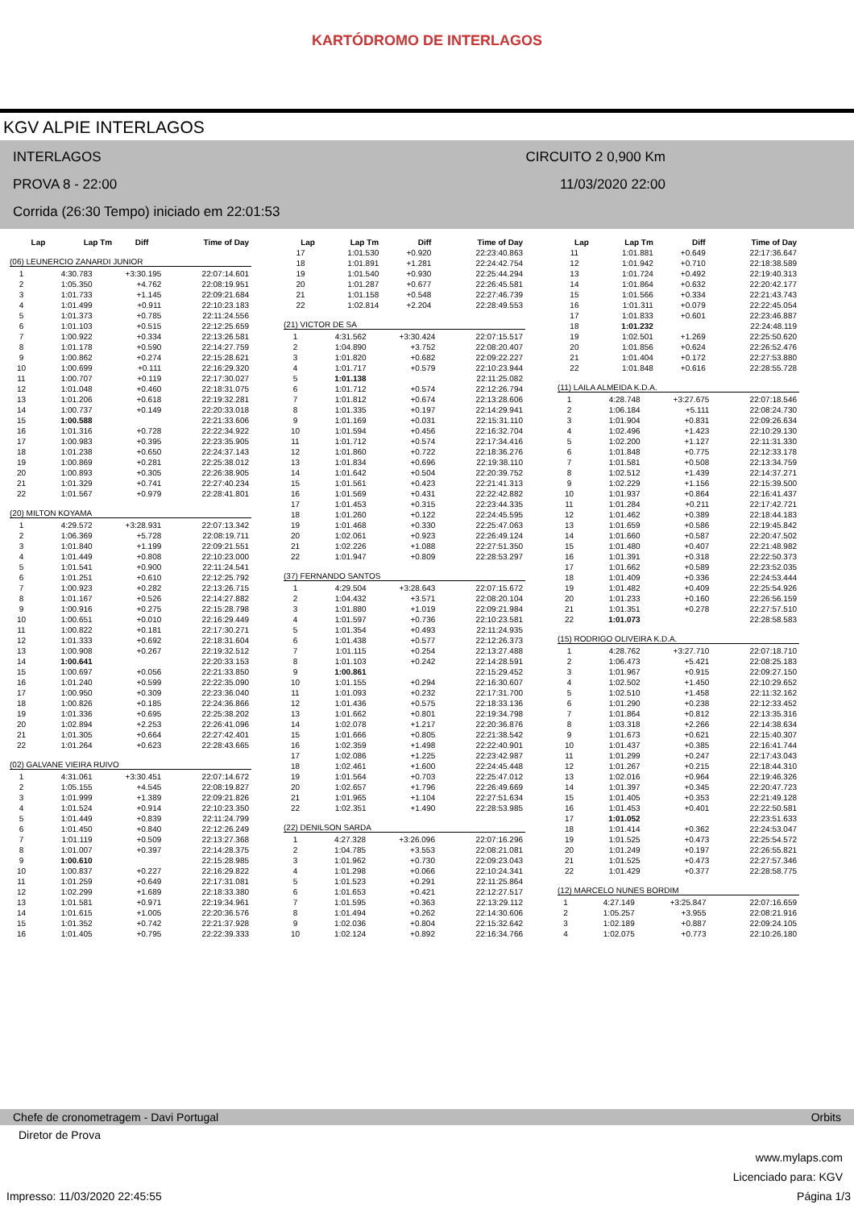KARTÓDROMO DE INTERLAGOS
KGV ALPIE INTERLAGOS
INTERLAGOS CIRCUITO 2 0,900 Km
PROVA 8 - 22:00 11/03/2020 22:00
Corrida (26:30 Tempo) iniciado em 22:01:53
| Lap | Lap Tm | Diff | Time of Day |
| --- | --- | --- | --- |
(06) LEUNERCIO ZANARDI JUNIOR
| 1 | 4:30.783 | +3:30.195 | 22:07:14.601 |
| 2 | 1:05.350 | +4.762 | 22:08:19.951 |
| 3 | 1:01.733 | +1.145 | 22:09:21.684 |
| 4 | 1:01.499 | +0.911 | 22:10:23.183 |
| 5 | 1:01.373 | +0.785 | 22:11:24.556 |
| 6 | 1:01.103 | +0.515 | 22:12:25.659 |
| 7 | 1:00.922 | +0.334 | 22:13:26.581 |
| 8 | 1:01.178 | +0.590 | 22:14:27.759 |
| 9 | 1:00.862 | +0.274 | 22:15:28.621 |
| 10 | 1:00.699 | +0.111 | 22:16:29.320 |
| 11 | 1:00.707 | +0.119 | 22:17:30.027 |
| 12 | 1:01.048 | +0.460 | 22:18:31.075 |
| 13 | 1:01.206 | +0.618 | 22:19:32.281 |
| 14 | 1:00.737 | +0.149 | 22:20:33.018 |
| 15 | 1:00.588 | | 22:21:33.606 |
| 16 | 1:01.316 | +0.728 | 22:22:34.922 |
| 17 | 1:00.983 | +0.395 | 22:23:35.905 |
| 18 | 1:01.238 | +0.650 | 22:24:37.143 |
| 19 | 1:00.869 | +0.281 | 22:25:38.012 |
| 20 | 1:00.893 | +0.305 | 22:26:38.905 |
| 21 | 1:01.329 | +0.741 | 22:27:40.234 |
| 22 | 1:01.567 | +0.979 | 22:28:41.801 |
(20) MILTON KOYAMA
| 1 | 4:29.572 | +3:28.931 | 22:07:13.342 |
| 2 | 1:06.369 | +5.728 | 22:08:19.711 |
| 3 | 1:01.840 | +1.199 | 22:09:21.551 |
| 4 | 1:01.449 | +0.808 | 22:10:23.000 |
| 5 | 1:01.541 | +0.900 | 22:11:24.541 |
| 6 | 1:01.251 | +0.610 | 22:12:25.792 |
| 7 | 1:00.923 | +0.282 | 22:13:26.715 |
| 8 | 1:01.167 | +0.526 | 22:14:27.882 |
| 9 | 1:00.916 | +0.275 | 22:15:28.798 |
| 10 | 1:00.651 | +0.010 | 22:16:29.449 |
| 11 | 1:00.822 | +0.181 | 22:17:30.271 |
| 12 | 1:01.333 | +0.692 | 22:18:31.604 |
| 13 | 1:00.908 | +0.267 | 22:19:32.512 |
| 14 | 1:00.641 | | 22:20:33.153 |
| 15 | 1:00.697 | +0.056 | 22:21:33.850 |
| 16 | 1:01.240 | +0.599 | 22:22:35.090 |
| 17 | 1:00.950 | +0.309 | 22:23:36.040 |
| 18 | 1:00.826 | +0.185 | 22:24:36.866 |
| 19 | 1:01.336 | +0.695 | 22:25:38.202 |
| 20 | 1:02.894 | +2.253 | 22:26:41.096 |
| 21 | 1:01.305 | +0.664 | 22:27:42.401 |
| 22 | 1:01.264 | +0.623 | 22:28:43.665 |
(02) GALVANE VIEIRA RUIVO
| 1 | 4:31.061 | +3:30.451 | 22:07:14.672 |
| 2 | 1:05.155 | +4.545 | 22:08:19.827 |
| 3 | 1:01.999 | +1.389 | 22:09:21.826 |
| 4 | 1:01.524 | +0.914 | 22:10:23.350 |
| 5 | 1:01.449 | +0.839 | 22:11:24.799 |
| 6 | 1:01.450 | +0.840 | 22:12:26.249 |
| 7 | 1:01.119 | +0.509 | 22:13:27.368 |
| 8 | 1:01.007 | +0.397 | 22:14:28.375 |
| 9 | 1:00.610 | | 22:15:28.985 |
| 10 | 1:00.837 | +0.227 | 22:16:29.822 |
| 11 | 1:01.259 | +0.649 | 22:17:31.081 |
| 12 | 1:02.299 | +1.689 | 22:18:33.380 |
| 13 | 1:01.581 | +0.971 | 22:19:34.961 |
| 14 | 1:01.615 | +1.005 | 22:20:36.576 |
| 15 | 1:01.352 | +0.742 | 22:21:37.928 |
| 16 | 1:01.405 | +0.795 | 22:22:39.333 |
| Lap | Lap Tm | Diff | Time of Day |
| --- | --- | --- | --- |
| 17 | 1:01.530 | +0.920 | 22:23:40.863 |
| 18 | 1:01.891 | +1.281 | 22:24:42.754 |
| 19 | 1:01.540 | +0.930 | 22:25:44.294 |
| 20 | 1:01.287 | +0.677 | 22:26:45.581 |
| 21 | 1:01.158 | +0.548 | 22:27:46.739 |
| 22 | 1:02.814 | +2.204 | 22:28:49.553 |
(21) VICTOR DE SA
| 1 | 4:31.562 | +3:30.424 | 22:07:15.517 |
| 2 | 1:04.890 | +3.752 | 22:08:20.407 |
| 3 | 1:01.820 | +0.682 | 22:09:22.227 |
| 4 | 1:01.717 | +0.579 | 22:10:23.944 |
| 5 | 1:01.138 | | 22:11:25.082 |
| 6 | 1:01.712 | +0.574 | 22:12:26.794 |
| 7 | 1:01.812 | +0.674 | 22:13:28.606 |
| 8 | 1:01.335 | +0.197 | 22:14:29.941 |
| 9 | 1:01.169 | +0.031 | 22:15:31.110 |
| 10 | 1:01.594 | +0.456 | 22:16:32.704 |
| 11 | 1:01.712 | +0.574 | 22:17:34.416 |
| 12 | 1:01.860 | +0.722 | 22:18:36.276 |
| 13 | 1:01.834 | +0.696 | 22:19:38.110 |
| 14 | 1:01.642 | +0.504 | 22:20:39.752 |
| 15 | 1:01.561 | +0.423 | 22:21:41.313 |
| 16 | 1:01.569 | +0.431 | 22:22:42.882 |
| 17 | 1:01.453 | +0.315 | 22:23:44.335 |
| 18 | 1:01.260 | +0.122 | 22:24:45.595 |
| 19 | 1:01.468 | +0.330 | 22:25:47.063 |
| 20 | 1:02.061 | +0.923 | 22:26:49.124 |
| 21 | 1:02.226 | +1.088 | 22:27:51.350 |
| 22 | 1:01.947 | +0.809 | 22:28:53.297 |
(37) FERNANDO SANTOS
| 1 | 4:29.504 | +3:28.643 | 22:07:15.672 |
| 2 | 1:04.432 | +3.571 | 22:08:20.104 |
| 3 | 1:01.880 | +1.019 | 22:09:21.984 |
| 4 | 1:01.597 | +0.736 | 22:10:23.581 |
| 5 | 1:01.354 | +0.493 | 22:11:24.935 |
| 6 | 1:01.438 | +0.577 | 22:12:26.373 |
| 7 | 1:01.115 | +0.254 | 22:13:27.488 |
| 8 | 1:01.103 | +0.242 | 22:14:28.591 |
| 9 | 1:00.861 | | 22:15:29.452 |
| 10 | 1:01.155 | +0.294 | 22:16:30.607 |
| 11 | 1:01.093 | +0.232 | 22:17:31.700 |
| 12 | 1:01.436 | +0.575 | 22:18:33.136 |
| 13 | 1:01.662 | +0.801 | 22:19:34.798 |
| 14 | 1:02.078 | +1.217 | 22:20:36.876 |
| 15 | 1:01.666 | +0.805 | 22:21:38.542 |
| 16 | 1:02.359 | +1.498 | 22:22:40.901 |
| 17 | 1:02.086 | +1.225 | 22:23:42.987 |
| 18 | 1:02.461 | +1.600 | 22:24:45.448 |
| 19 | 1:01.564 | +0.703 | 22:25:47.012 |
| 20 | 1:02.657 | +1.796 | 22:26:49.669 |
| 21 | 1:01.965 | +1.104 | 22:27:51.634 |
| 22 | 1:02.351 | +1.490 | 22:28:53.985 |
(22) DENILSON SARDA
| 1 | 4:27.328 | +3:26.096 | 22:07:16.296 |
| 2 | 1:04.785 | +3.553 | 22:08:21.081 |
| 3 | 1:01.962 | +0.730 | 22:09:23.043 |
| 4 | 1:01.298 | +0.066 | 22:10:24.341 |
| 5 | 1:01.523 | +0.291 | 22:11:25.864 |
| 6 | 1:01.653 | +0.421 | 22:12:27.517 |
| 7 | 1:01.595 | +0.363 | 22:13:29.112 |
| 8 | 1:01.494 | +0.262 | 22:14:30.606 |
| 9 | 1:02.036 | +0.804 | 22:15:32.642 |
| 10 | 1:02.124 | +0.892 | 22:16:34.766 |
| Lap | Lap Tm | Diff | Time of Day |
| --- | --- | --- | --- |
| 11 | 1:01.881 | +0.649 | 22:17:36.647 |
| 12 | 1:01.942 | +0.710 | 22:18:38.589 |
| 13 | 1:01.724 | +0.492 | 22:19:40.313 |
| 14 | 1:01.864 | +0.632 | 22:20:42.177 |
| 15 | 1:01.566 | +0.334 | 22:21:43.743 |
| 16 | 1:01.311 | +0.079 | 22:22:45.054 |
| 17 | 1:01.833 | +0.601 | 22:23:46.887 |
| 18 | 1:01.232 | | 22:24:48.119 |
| 19 | 1:02.501 | +1.269 | 22:25:50.620 |
| 20 | 1:01.856 | +0.624 | 22:26:52.476 |
| 21 | 1:01.404 | +0.172 | 22:27:53.880 |
| 22 | 1:01.848 | +0.616 | 22:28:55.728 |
(11) LAILA ALMEIDA K.D.A.
| 1 | 4:28.748 | +3:27.675 | 22:07:18.546 |
| 2 | 1:06.184 | +5.111 | 22:08:24.730 |
| 3 | 1:01.904 | +0.831 | 22:09:26.634 |
| 4 | 1:02.496 | +1.423 | 22:10:29.130 |
| 5 | 1:02.200 | +1.127 | 22:11:31.330 |
| 6 | 1:01.848 | +0.775 | 22:12:33.178 |
| 7 | 1:01.581 | +0.508 | 22:13:34.759 |
| 8 | 1:02.512 | +1.439 | 22:14:37.271 |
| 9 | 1:02.229 | +1.156 | 22:15:39.500 |
| 10 | 1:01.937 | +0.864 | 22:16:41.437 |
| 11 | 1:01.284 | +0.211 | 22:17:42.721 |
| 12 | 1:01.462 | +0.389 | 22:18:44.183 |
| 13 | 1:01.659 | +0.586 | 22:19:45.842 |
| 14 | 1:01.660 | +0.587 | 22:20:47.502 |
| 15 | 1:01.480 | +0.407 | 22:21:48.982 |
| 16 | 1:01.391 | +0.318 | 22:22:50.373 |
| 17 | 1:01.662 | +0.589 | 22:23:52.035 |
| 18 | 1:01.409 | +0.336 | 22:24:53.444 |
| 19 | 1:01.482 | +0.409 | 22:25:54.926 |
| 20 | 1:01.233 | +0.160 | 22:26:56.159 |
| 21 | 1:01.351 | +0.278 | 22:27:57.510 |
| 22 | 1:01.073 | | 22:28:58.583 |
(15) RODRIGO OLIVEIRA K.D.A.
| 1 | 4:28.762 | +3:27.710 | 22:07:18.710 |
| 2 | 1:06.473 | +5.421 | 22:08:25.183 |
| 3 | 1:01.967 | +0.915 | 22:09:27.150 |
| 4 | 1:02.502 | +1.450 | 22:10:29.652 |
| 5 | 1:02.510 | +1.458 | 22:11:32.162 |
| 6 | 1:01.290 | +0.238 | 22:12:33.452 |
| 7 | 1:01.864 | +0.812 | 22:13:35.316 |
| 8 | 1:03.318 | +2.266 | 22:14:38.634 |
| 9 | 1:01.673 | +0.621 | 22:15:40.307 |
| 10 | 1:01.437 | +0.385 | 22:16:41.744 |
| 11 | 1:01.299 | +0.247 | 22:17:43.043 |
| 12 | 1:01.267 | +0.215 | 22:18:44.310 |
| 13 | 1:02.016 | +0.964 | 22:19:46.326 |
| 14 | 1:01.397 | +0.345 | 22:20:47.723 |
| 15 | 1:01.405 | +0.353 | 22:21:49.128 |
| 16 | 1:01.453 | +0.401 | 22:22:50.581 |
| 17 | 1:01.052 | | 22:23:51.633 |
| 18 | 1:01.414 | +0.362 | 22:24:53.047 |
| 19 | 1:01.525 | +0.473 | 22:25:54.572 |
| 20 | 1:01.249 | +0.197 | 22:26:55.821 |
| 21 | 1:01.525 | +0.473 | 22:27:57.346 |
| 22 | 1:01.429 | +0.377 | 22:28:58.775 |
(12) MARCELO NUNES BORDIM
| 1 | 4:27.149 | +3:25.847 | 22:07:16.659 |
| 2 | 1:05.257 | +3.955 | 22:08:21.916 |
| 3 | 1:02.189 | +0.887 | 22:09:24.105 |
| 4 | 1:02.075 | +0.773 | 22:10:26.180 |
Chefe de cronometragem - Davi Portugal Orbits
Diretor de Prova
www.mylaps.com
Licenciado para: KGV
Impresso: 11/03/2020 22:45:55 Página 1/3